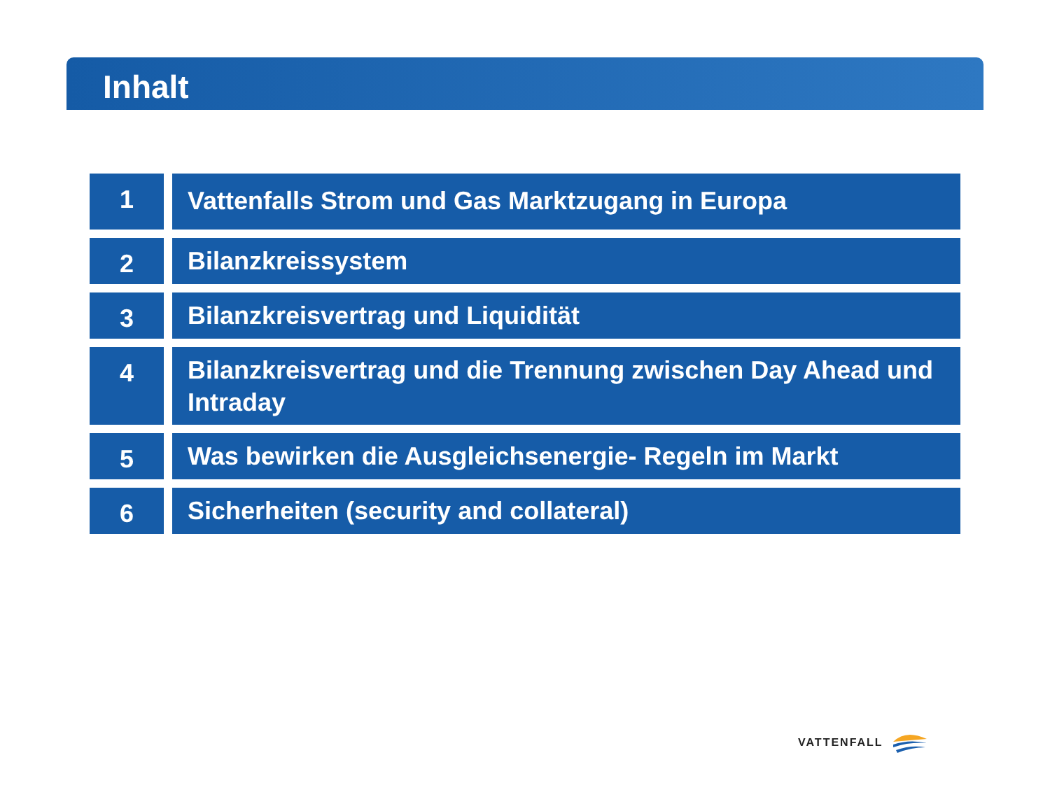Inhalt
1
Vattenfalls Strom und Gas Marktzugang in Europa
2
Bilanzkreissystem
3
Bilanzkreisvertrag und Liquidität
4
Bilanzkreisvertrag und die Trennung zwischen Day Ahead und Intraday
5
Was bewirken die Ausgleichsenergie- Regeln im Markt
6
Sicherheiten (security and collateral)
VATTENFALL